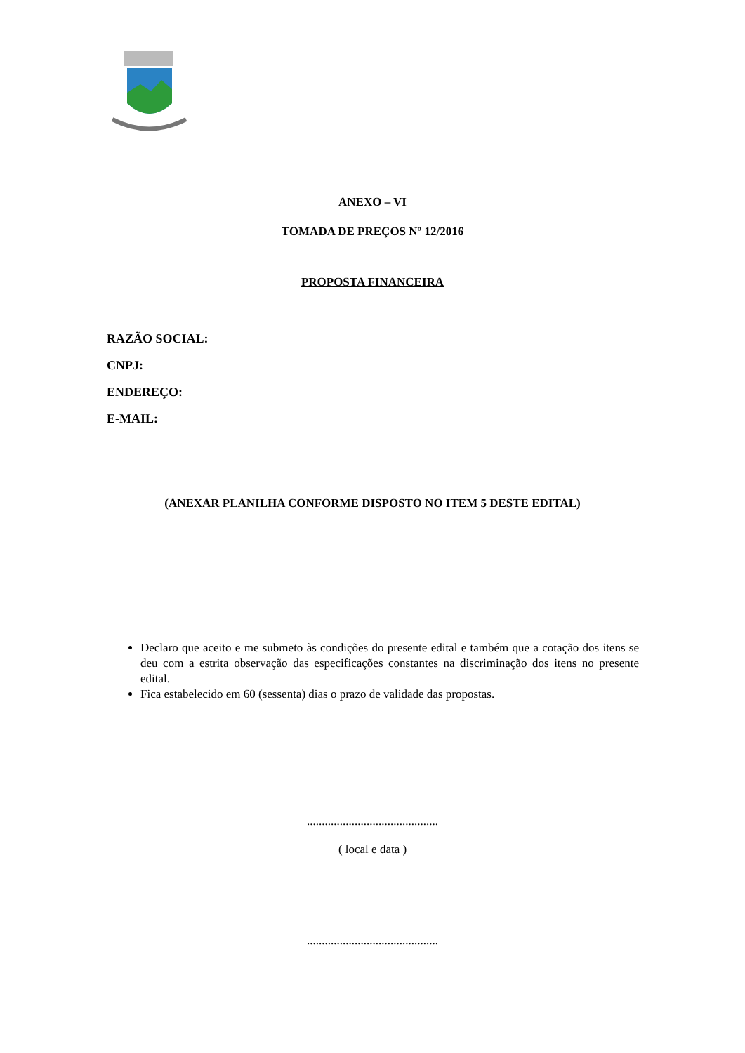ANEXO – VI
TOMADA DE PREÇOS Nº 12/2016
PROPOSTA FINANCEIRA
RAZÃO SOCIAL:
CNPJ:
ENDEREÇO:
E-MAIL:
(ANEXAR PLANILHA CONFORME DISPOSTO NO ITEM 5 DESTE EDITAL)
Declaro que aceito e me submeto às condições do presente edital e também que a cotação dos itens se deu com a estrita observação das especificações constantes na discriminação dos itens no presente edital.
Fica estabelecido em 60 (sessenta) dias o prazo de validade das propostas.
............................................
( local e data )
............................................